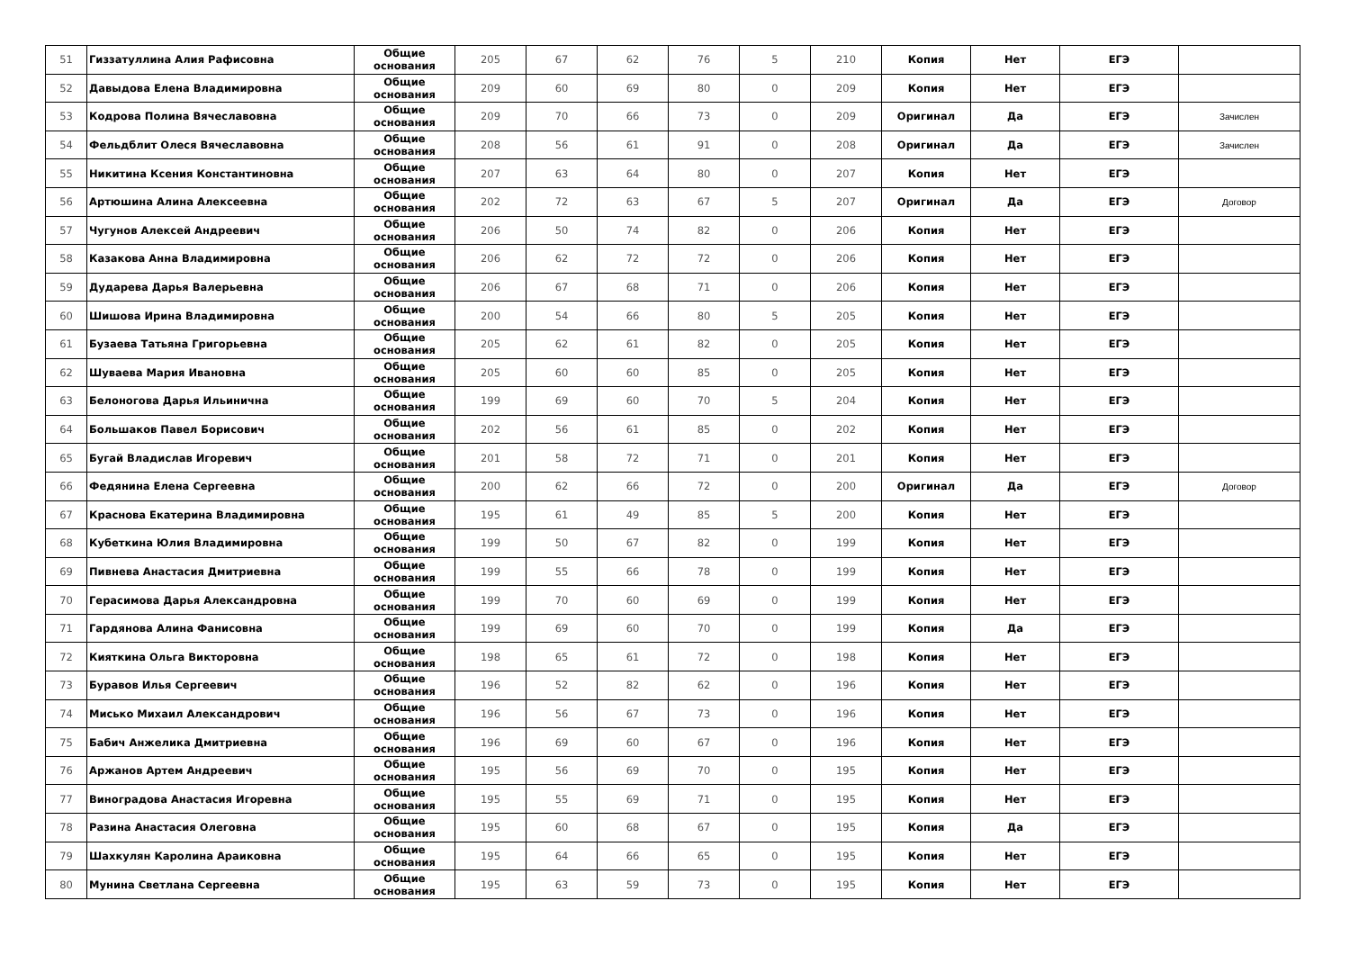| 51 | Гиззатуллина Алия Рафисовна | Общие основания | 205 | 67 | 62 | 76 | 5 | 210 | Копия | Нет | ЕГЭ | |
| 52 | Давыдова Елена Владимировна | Общие основания | 209 | 60 | 69 | 80 | 0 | 209 | Копия | Нет | ЕГЭ | |
| 53 | Кодрова Полина Вячеславовна | Общие основания | 209 | 70 | 66 | 73 | 0 | 209 | Оригинал | Да | ЕГЭ | Зачислен |
| 54 | Фельдблит Олеся Вячеславовна | Общие основания | 208 | 56 | 61 | 91 | 0 | 208 | Оригинал | Да | ЕГЭ | Зачислен |
| 55 | Никитина Ксения Константиновна | Общие основания | 207 | 63 | 64 | 80 | 0 | 207 | Копия | Нет | ЕГЭ | |
| 56 | Артюшина Алина Алексеевна | Общие основания | 202 | 72 | 63 | 67 | 5 | 207 | Оригинал | Да | ЕГЭ | Договор |
| 57 | Чугунов Алексей Андреевич | Общие основания | 206 | 50 | 74 | 82 | 0 | 206 | Копия | Нет | ЕГЭ | |
| 58 | Казакова Анна Владимировна | Общие основания | 206 | 62 | 72 | 72 | 0 | 206 | Копия | Нет | ЕГЭ | |
| 59 | Дударева Дарья Валерьевна | Общие основания | 206 | 67 | 68 | 71 | 0 | 206 | Копия | Нет | ЕГЭ | |
| 60 | Шишова Ирина Владимировна | Общие основания | 200 | 54 | 66 | 80 | 5 | 205 | Копия | Нет | ЕГЭ | |
| 61 | Бузаева Татьяна Григорьевна | Общие основания | 205 | 62 | 61 | 82 | 0 | 205 | Копия | Нет | ЕГЭ | |
| 62 | Шуваева Мария Ивановна | Общие основания | 205 | 60 | 60 | 85 | 0 | 205 | Копия | Нет | ЕГЭ | |
| 63 | Белоногова Дарья Ильинична | Общие основания | 199 | 69 | 60 | 70 | 5 | 204 | Копия | Нет | ЕГЭ | |
| 64 | Большаков Павел Борисович | Общие основания | 202 | 56 | 61 | 85 | 0 | 202 | Копия | Нет | ЕГЭ | |
| 65 | Бугай Владислав Игоревич | Общие основания | 201 | 58 | 72 | 71 | 0 | 201 | Копия | Нет | ЕГЭ | |
| 66 | Федянина Елена Сергеевна | Общие основания | 200 | 62 | 66 | 72 | 0 | 200 | Оригинал | Да | ЕГЭ | Договор |
| 67 | Краснова Екатерина Владимировна | Общие основания | 195 | 61 | 49 | 85 | 5 | 200 | Копия | Нет | ЕГЭ | |
| 68 | Кубеткина Юлия Владимировна | Общие основания | 199 | 50 | 67 | 82 | 0 | 199 | Копия | Нет | ЕГЭ | |
| 69 | Пивнева Анастасия Дмитриевна | Общие основания | 199 | 55 | 66 | 78 | 0 | 199 | Копия | Нет | ЕГЭ | |
| 70 | Герасимова Дарья Александровна | Общие основания | 199 | 70 | 60 | 69 | 0 | 199 | Копия | Нет | ЕГЭ | |
| 71 | Гардянова Алина Фанисовна | Общие основания | 199 | 69 | 60 | 70 | 0 | 199 | Копия | Да | ЕГЭ | |
| 72 | Кияткина Ольга Викторовна | Общие основания | 198 | 65 | 61 | 72 | 0 | 198 | Копия | Нет | ЕГЭ | |
| 73 | Буравов Илья Сергеевич | Общие основания | 196 | 52 | 82 | 62 | 0 | 196 | Копия | Нет | ЕГЭ | |
| 74 | Мисько Михаил Александрович | Общие основания | 196 | 56 | 67 | 73 | 0 | 196 | Копия | Нет | ЕГЭ | |
| 75 | Бабич Анжелика Дмитриевна | Общие основания | 196 | 69 | 60 | 67 | 0 | 196 | Копия | Нет | ЕГЭ | |
| 76 | Аржанов Артем Андреевич | Общие основания | 195 | 56 | 69 | 70 | 0 | 195 | Копия | Нет | ЕГЭ | |
| 77 | Виноградова Анастасия Игоревна | Общие основания | 195 | 55 | 69 | 71 | 0 | 195 | Копия | Нет | ЕГЭ | |
| 78 | Разина Анастасия Олеговна | Общие основания | 195 | 60 | 68 | 67 | 0 | 195 | Копия | Да | ЕГЭ | |
| 79 | Шахкулян Каролина Араиковна | Общие основания | 195 | 64 | 66 | 65 | 0 | 195 | Копия | Нет | ЕГЭ | |
| 80 | Мунина Светлана Сергеевна | Общие основания | 195 | 63 | 59 | 73 | 0 | 195 | Копия | Нет | ЕГЭ | |